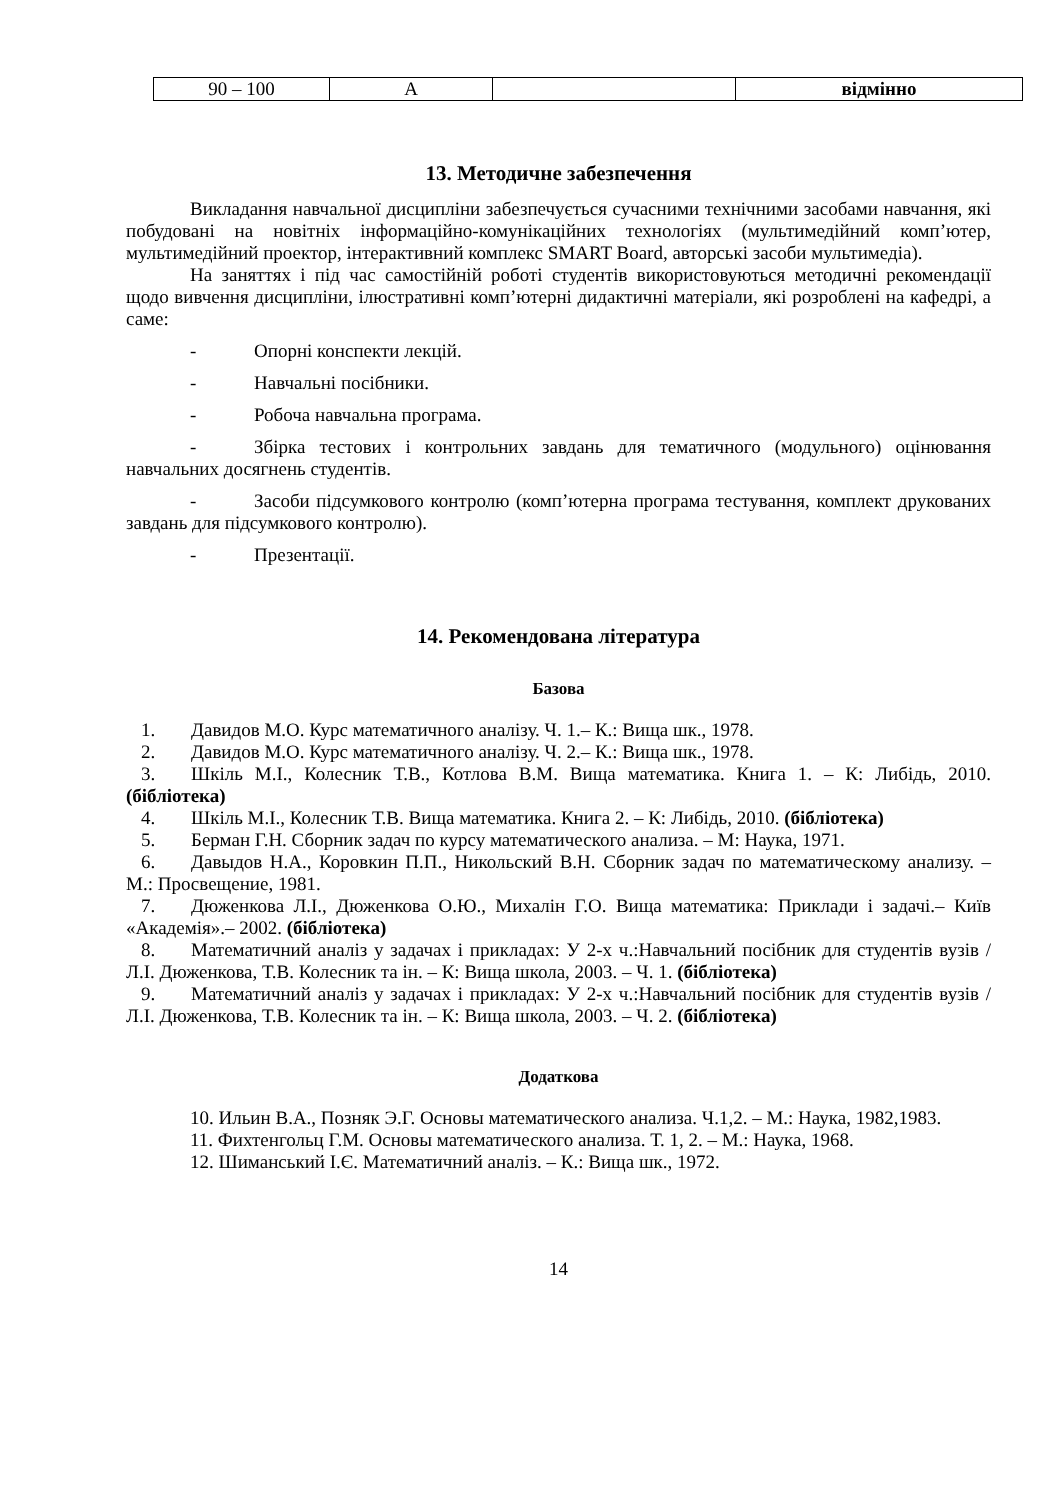| 90 – 100 | A | | відмінно |
13. Методичне забезпечення
Викладання навчальної дисципліни забезпечується сучасними технічними засобами навчання, які побудовані на новітніх інформаційно-комунікаційних технологіях (мультимедійний комп’ютер, мультимедійний проектор, інтерактивний комплекс SMART Board, авторські засоби мультимедіа).
На заняттях і під час самостійній роботі студентів використовуються методичні рекомендації щодо вивчення дисципліни, ілюстративні комп’ютерні дидактичні матеріали, які розроблені на кафедрі, а саме:
- Опорні конспекти лекцій.
- Навчальні посібники.
- Робоча навчальна програма.
- Збірка тестових і контрольних завдань для тематичного (модульного) оцінювання навчальних досягнень студентів.
- Засоби підсумкового контролю (комп’ютерна програма тестування, комплект друкованих завдань для підсумкового контролю).
- Презентації.
14. Рекомендована література
Базова
1. Давидов М.О. Курс математичного аналізу. Ч. 1.– К.: Вища шк., 1978.
2. Давидов М.О. Курс математичного аналізу. Ч. 2.– К.: Вища шк., 1978.
3. Шкіль М.І., Колесник Т.В., Котлова В.М. Вища математика. Книга 1. – К: Либідь, 2010. (бібліотека)
4. Шкіль М.І., Колесник Т.В. Вища математика. Книга 2. – К: Либідь, 2010. (бібліотека)
5. Берман Г.Н. Сборник задач по курсу математического анализа. – М: Наука, 1971.
6. Давыдов Н.А., Коровкин П.П., Никольский В.Н. Сборник задач по математическому анализу. – М.: Просвещение, 1981.
7. Дюженкова Л.І., Дюженкова О.Ю., Михалін Г.О. Вища математика: Приклади і задачі.– Київ «Академія».– 2002. (бібліотека)
8. Математичний аналіз у задачах і прикладах: У 2-х ч.:Навчальний посібник для студентів вузів / Л.І. Дюженкова, Т.В. Колесник та ін. – К: Вища школа, 2003. – Ч. 1. (бібліотека)
9. Математичний аналіз у задачах і прикладах: У 2-х ч.:Навчальний посібник для студентів вузів / Л.І. Дюженкова, Т.В. Колесник та ін. – К: Вища школа, 2003. – Ч. 2. (бібліотека)
Додаткова
10. Ильин В.А., Позняк Э.Г. Основы математического анализа. Ч.1,2. – М.: Наука, 1982,1983.
11. Фихтенгольц Г.М. Основы математического анализа. Т. 1, 2. – М.: Наука, 1968.
12. Шиманський І.Є. Математичний аналіз. – К.: Вища шк., 1972.
14